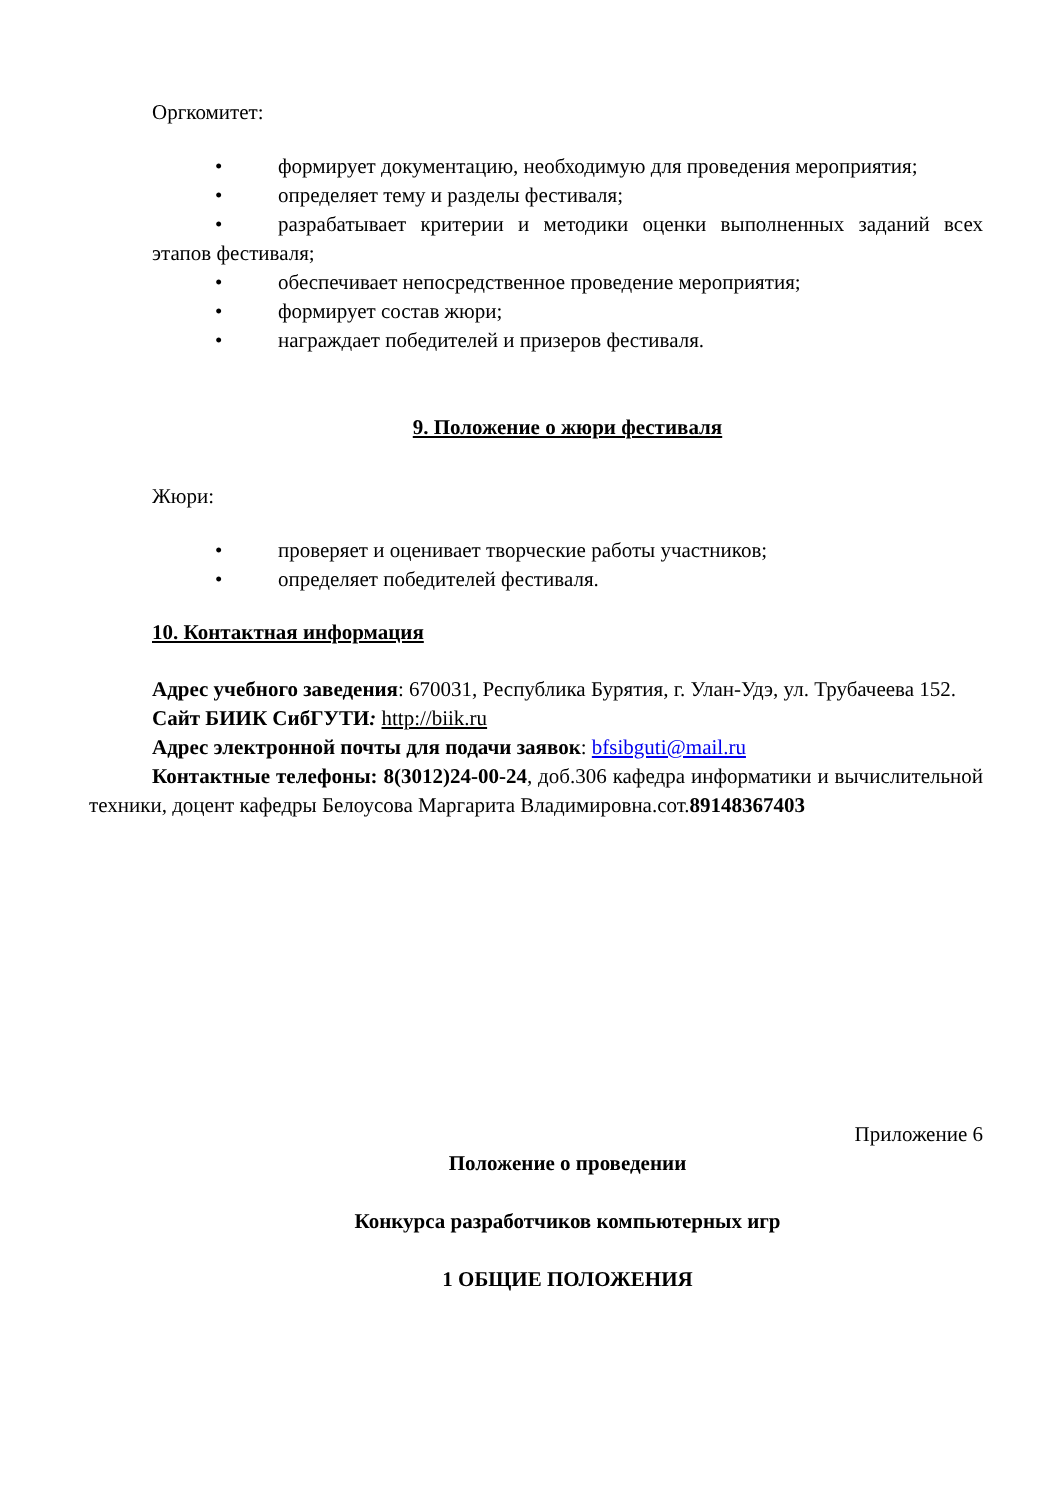Оргкомитет:
• формирует документацию, необходимую для проведения мероприятия;
• определяет тему и разделы фестиваля;
• разрабатывает критерии и методики оценки выполненных заданий всех этапов фестиваля;
• обеспечивает непосредственное проведение мероприятия;
• формирует состав жюри;
• награждает победителей и призеров фестиваля.
9. Положение о жюри фестиваля
Жюри:
• проверяет и оценивает творческие работы участников;
• определяет победителей фестиваля.
10. Контактная информация
Адрес учебного заведения: 670031, Республика Бурятия, г. Улан-Удэ, ул. Трубачеева 152.
Сайт БИИК СибГУТИ: http://biik.ru
Адрес электронной почты для подачи заявок: bfsibguti@mail.ru
Контактные телефоны: 8(3012)24-00-24, доб.306 кафедра информатики и вычислительной техники, доцент кафедры Белоусова Маргарита Владимировна.сот.89148367403
Приложение 6
Положение о проведении
Конкурса разработчиков компьютерных игр
1 ОБЩИЕ ПОЛОЖЕНИЯ